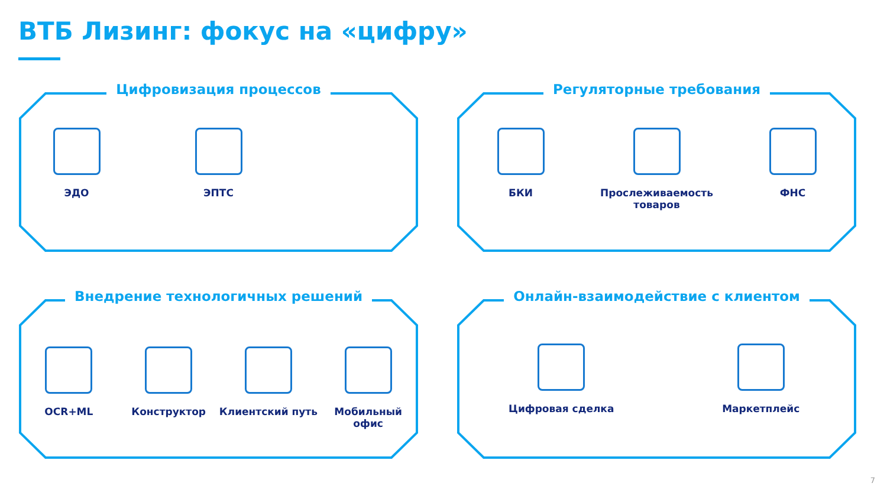ВТБ Лизинг: фокус на «цифру»
Цифровизация процессов
ЭДО ЭПТС
Регуляторные требования
БКИ Прослеживаемость товаров
ФНС
Внедрение технологичных решений
OCR+ML Конструктор Клиентский путь Мобильный офис
Онлайн-взаимодействие с клиентом
Цифровая сделка Маркетплейс
7